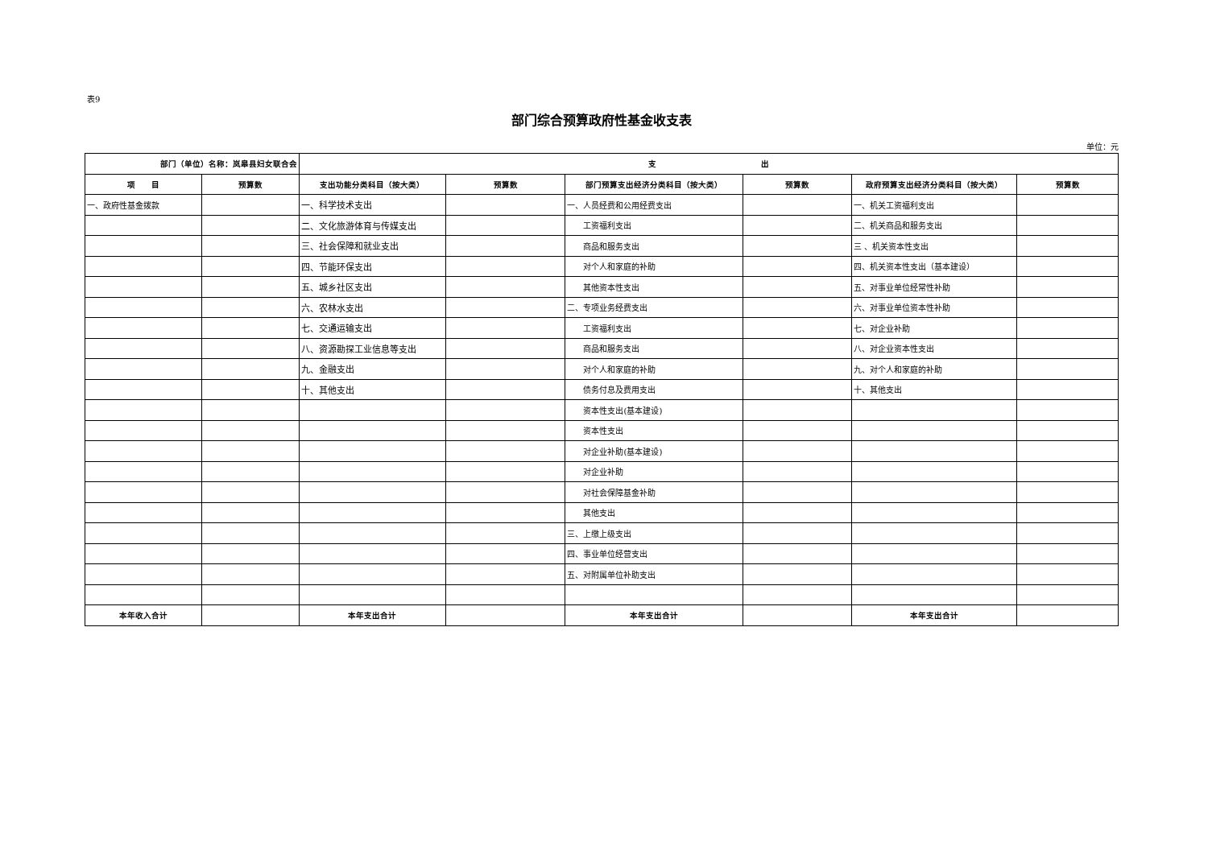表9
部门综合预算政府性基金收支表
单位：元
| 部门（单位）名称：岚皋县妇女联合会 | | 支 出 | | | | | |
| --- | --- | --- | --- | --- | --- | --- | --- |
| 项 目 | 预算数 | 支出功能分类科目（按大类） | 预算数 | 部门预算支出经济分类科目（按大类） | 预算数 | 政府预算支出经济分类科目（按大类） | 预算数 |
| 一、政府性基金拨款 | | 一、科学技术支出 | | 一、人员经费和公用经费支出 | | 一、机关工资福利支出 | |
| | | 二、文化旅游体育与传媒支出 | | 工资福利支出 | | 二、机关商品和服务支出 | |
| | | 三、社会保障和就业支出 | | 商品和服务支出 | | 三 、机关资本性支出 | |
| | | 四、节能环保支出 | | 对个人和家庭的补助 | | 四、机关资本性支出（基本建设） | |
| | | 五、城乡社区支出 | | 其他资本性支出 | | 五、对事业单位经常性补助 | |
| | | 六、农林水支出 | | 二、专项业务经费支出 | | 六、对事业单位资本性补助 | |
| | | 七、交通运输支出 | | 工资福利支出 | | 七、对企业补助 | |
| | | 八、资源勘探工业信息等支出 | | 商品和服务支出 | | 八、对企业资本性支出 | |
| | | 九、金融支出 | | 对个人和家庭的补助 | | 九、对个人和家庭的补助 | |
| | | 十、其他支出 | | 债务付息及费用支出 | | 十、其他支出 | |
| | | | | 资本性支出(基本建设) | | | |
| | | | | 资本性支出 | | | |
| | | | | 对企业补助(基本建设) | | | |
| | | | | 对企业补助 | | | |
| | | | | 对社会保障基金补助 | | | |
| | | | | 其他支出 | | | |
| | | | | 三、上缴上级支出 | | | |
| | | | | 四、事业单位经营支出 | | | |
| | | | | 五、对附属单位补助支出 | | | |
| 本年收入合计 | | 本年支出合计 | | 本年支出合计 | | 本年支出合计 | |